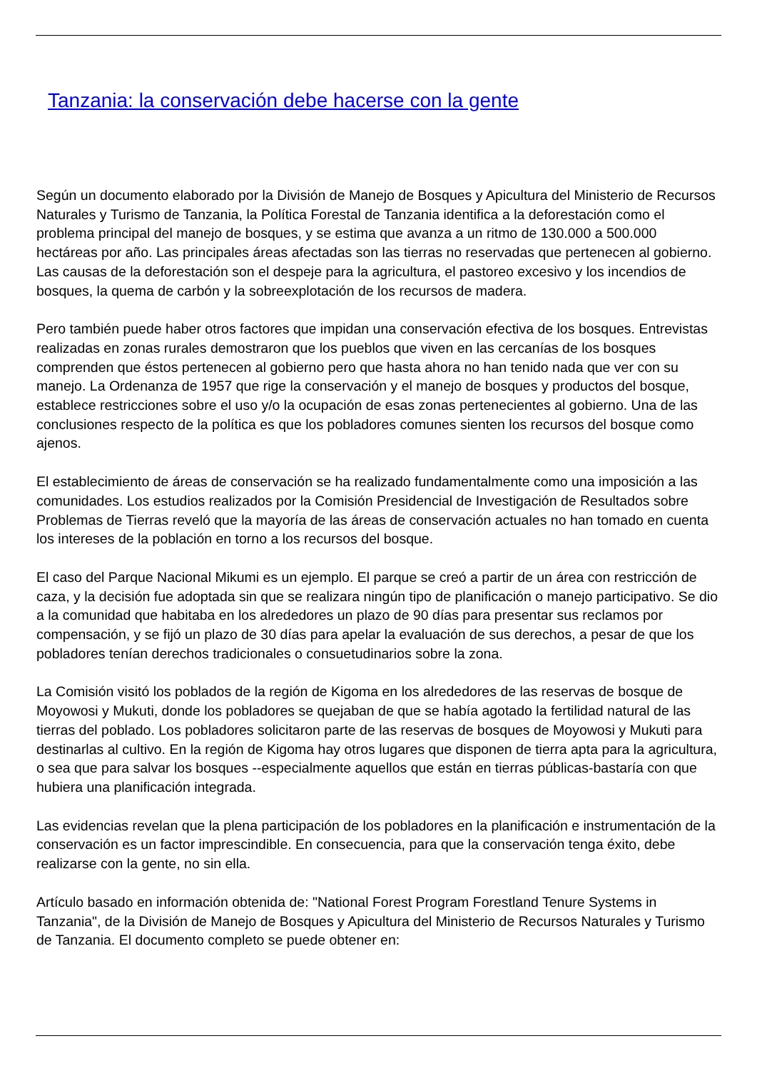Tanzania: la conservación debe hacerse con la gente
Según un documento elaborado por la División de Manejo de Bosques y Apicultura del Ministerio de Recursos Naturales y Turismo de Tanzania, la Política Forestal de Tanzania identifica a la deforestación como el problema principal del manejo de bosques, y se estima que avanza a un ritmo de 130.000 a 500.000 hectáreas por año. Las principales áreas afectadas son las tierras no reservadas que pertenecen al gobierno. Las causas de la deforestación son el despeje para la agricultura, el pastoreo excesivo y los incendios de bosques, la quema de carbón y la sobreexplotación de los recursos de madera.
Pero también puede haber otros factores que impidan una conservación efectiva de los bosques. Entrevistas realizadas en zonas rurales demostraron que los pueblos que viven en las cercanías de los bosques comprenden que éstos pertenecen al gobierno pero que hasta ahora no han tenido nada que ver con su manejo. La Ordenanza de 1957 que rige la conservación y el manejo de bosques y productos del bosque, establece restricciones sobre el uso y/o la ocupación de esas zonas pertenecientes al gobierno. Una de las conclusiones respecto de la política es que los pobladores comunes sienten los recursos del bosque como ajenos.
El establecimiento de áreas de conservación se ha realizado fundamentalmente como una imposición a las comunidades. Los estudios realizados por la Comisión Presidencial de Investigación de Resultados sobre Problemas de Tierras reveló que la mayoría de las áreas de conservación actuales no han tomado en cuenta los intereses de la población en torno a los recursos del bosque.
El caso del Parque Nacional Mikumi es un ejemplo. El parque se creó a partir de un área con restricción de caza, y la decisión fue adoptada sin que se realizara ningún tipo de planificación o manejo participativo. Se dio a la comunidad que habitaba en los alrededores un plazo de 90 días para presentar sus reclamos por compensación, y se fijó un plazo de 30 días para apelar la evaluación de sus derechos, a pesar de que los pobladores tenían derechos tradicionales o consuetudinarios sobre la zona.
La Comisión visitó los poblados de la región de Kigoma en los alrededores de las reservas de bosque de Moyowosi y Mukuti, donde los pobladores se quejaban de que se había agotado la fertilidad natural de las tierras del poblado. Los pobladores solicitaron parte de las reservas de bosques de Moyowosi y Mukuti para destinarlas al cultivo. En la región de Kigoma hay otros lugares que disponen de tierra apta para la agricultura, o sea que para salvar los bosques --especialmente aquellos que están en tierras públicas-bastaría con que hubiera una planificación integrada.
Las evidencias revelan que la plena participación de los pobladores en la planificación e instrumentación de la conservación es un factor imprescindible. En consecuencia, para que la conservación tenga éxito, debe realizarse con la gente, no sin ella.
Artículo basado en información obtenida de: "National Forest Program Forestland Tenure Systems in Tanzania", de la División de Manejo de Bosques y Apicultura del Ministerio de Recursos Naturales y Turismo de Tanzania. El documento completo se puede obtener en: